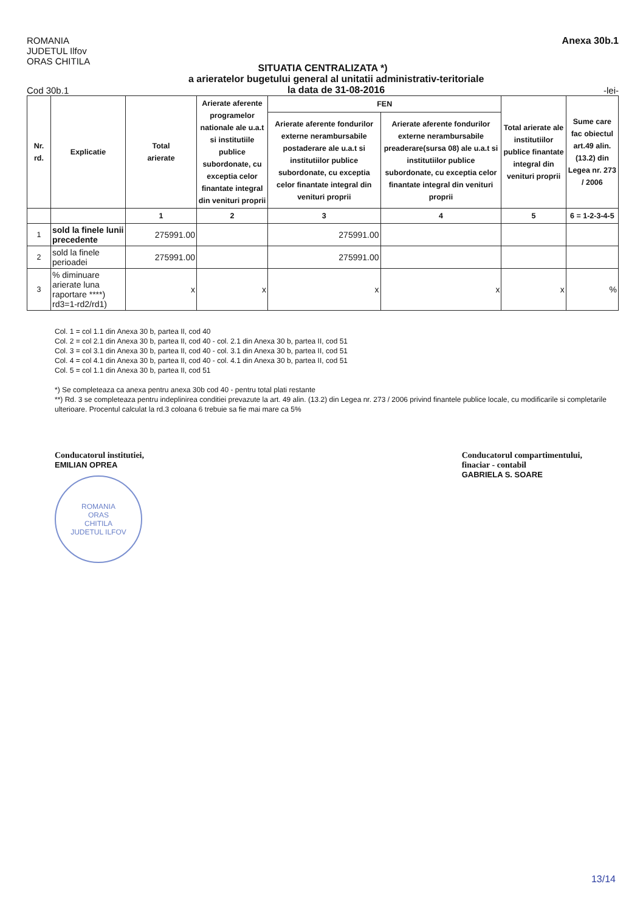ROMANIA
JUDETUL Ilfov
ORAS CHITILA
Anexa 30b.1
SITUATIA CENTRALIZATA *)
Cod 30b.1
a arieratelor bugetului general al unitatii administrativ-teritoriale
la data de 31-08-2016
-lei-
| Nr. rd. | Explicatie | Total arierate | Arierate aferente programelor nationale ale u.a.t si institutiile publice subordonate, cu exceptia celor finantate integral din venituri proprii | FEN | | Total arierate ale institutiilor publice finantate integral din venituri proprii | Sume care fac obiectul art.49 alin. (13.2) din Legea nr. 273 / 2006 |
| --- | --- | --- | --- | --- | --- | --- | --- |
| | | | | Arierate aferente fondurilor externe nerambursabile postaderare ale u.a.t si institutiilor publice subordonate, cu exceptia celor finantate integral din venituri proprii | Arierate aferente fondurilor externe nerambursabile preaderare(sursa 08) ale u.a.t si institutiilor publice subordonate, cu exceptia celor finantate integral din venituri proprii | | |
| | | 1 | 2 | 3 | 4 | 5 | 6 = 1-2-3-4-5 |
| 1 | sold la finele lunii precedente | 275991.00 | | 275991.00 | | | |
| 2 | sold la finele perioadei | 275991.00 | | 275991.00 | | | |
| 3 | % diminuare arierate luna raportare ****) rd3=1-rd2/rd1) | x | x | x | x | x | % |
Col. 1 = col 1.1 din Anexa 30 b, partea II, cod 40
Col. 2 = col 2.1 din Anexa 30 b, partea II, cod 40 - col. 2.1 din Anexa 30 b, partea II, cod 51
Col. 3 = col 3.1 din Anexa 30 b, partea II, cod 40 - col. 3.1 din Anexa 30 b, partea II, cod 51
Col. 4 = col 4.1 din Anexa 30 b, partea II, cod 40 - col. 4.1 din Anexa 30 b, partea II, cod 51
Col. 5 = col 1.1 din Anexa 30 b, partea II, cod 51
*) Se completeaza ca anexa pentru anexa 30b cod 40 - pentru total plati restante
**) Rd. 3 se completeaza pentru indeplinirea conditiei prevazute la art. 49 alin. (13.2) din Legea nr. 273 / 2006 privind finantele publice locale, cu modificarile si completarile ulterioare. Procentul calculat la rd.3 coloana 6 trebuie sa fie mai mare ca 5%
Conducatorul institutiei,
EMILIAN OPREA
ROMANIA
ORAS
CHITILA
JUDETUL ILFOV
Conducatorul compartimentului,
finaciar - contabil
GABRIELA S. SOARE
13/14